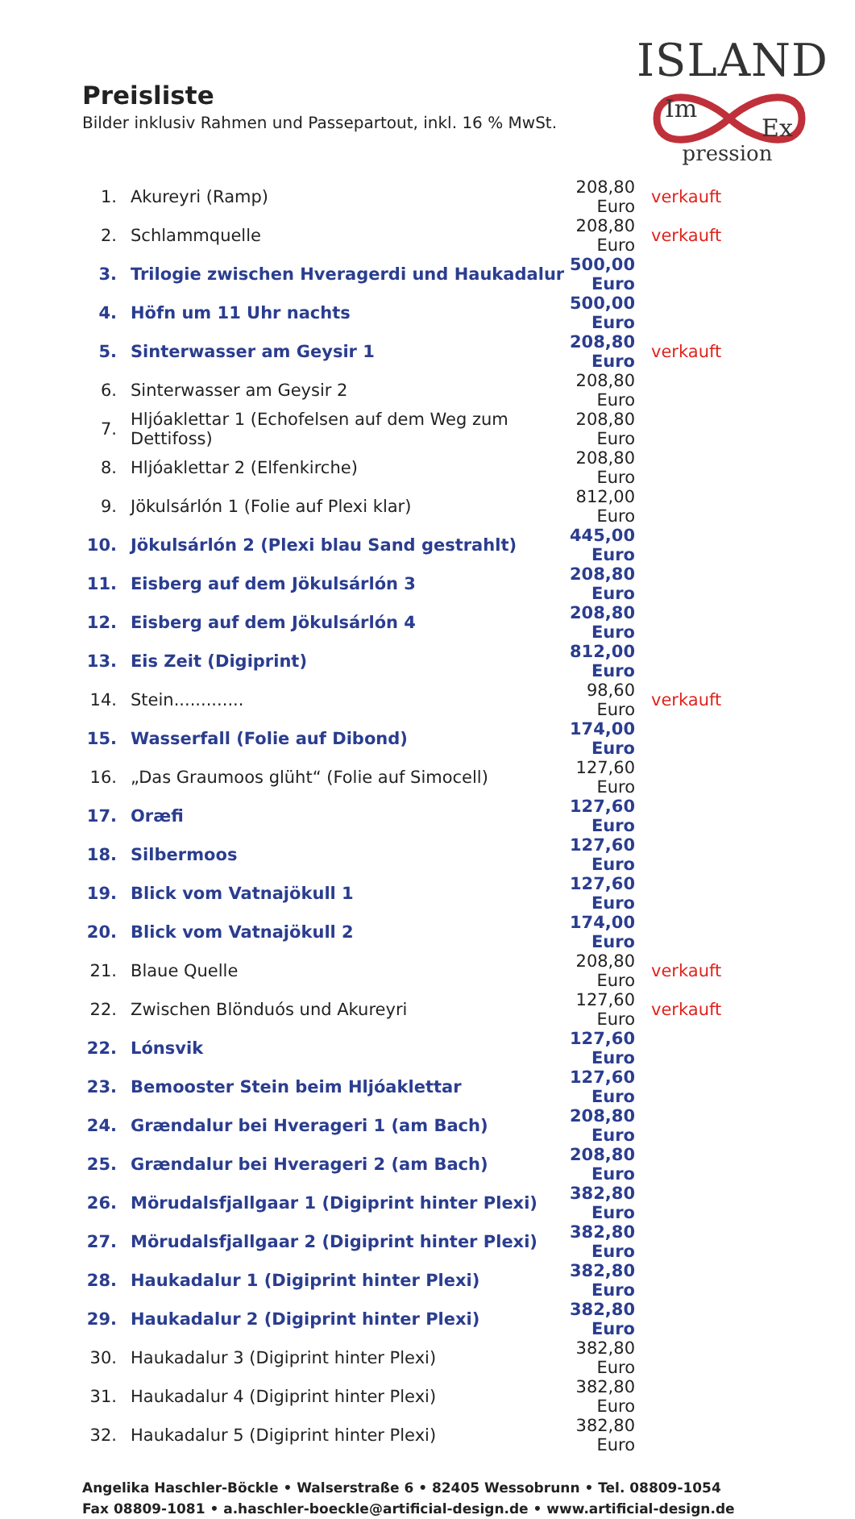Preisliste
Bilder inklusiv Rahmen und Passepartout, inkl. 16 % MwSt.
ISLAND
Im
Ex
pression
| 1. | Akureyri (Ramp) | 208,80 Euro | verkauft |
| 2. | Schlammquelle | 208,80 Euro | verkauft |
| 3. | Trilogie zwischen Hveragerdi und Haukadalur | 500,00 Euro | |
| 4. | Höfn um 11 Uhr nachts | 500,00 Euro | |
| 5. | Sinterwasser am Geysir 1 | 208,80 Euro | verkauft |
| 6. | Sinterwasser am Geysir 2 | 208,80 Euro | |
| 7. | Hljóaklettar 1 (Echofelsen auf dem Weg zum Dettifoss) | 208,80 Euro | |
| 8. | Hljóaklettar 2 (Elfenkirche) | 208,80 Euro | |
| 9. | Jökulsárlón 1 (Folie auf Plexi klar) | 812,00 Euro | |
| 10. | Jökulsárlón 2 (Plexi blau Sand gestrahlt) | 445,00 Euro | |
| 11. | Eisberg auf dem Jökulsárlón 3 | 208,80 Euro | |
| 12. | Eisberg auf dem Jökulsárlón 4 | 208,80 Euro | |
| 13. | Eis Zeit (Digiprint) | 812,00 Euro | |
| 14. | Stein............. | 98,60 Euro | verkauft |
| 15. | Wasserfall (Folie auf Dibond) | 174,00 Euro | |
| 16. | „Das Graumoos glüht“ (Folie auf Simocell) | 127,60 Euro | |
| 17. | Oræfi | 127,60 Euro | |
| 18. | Silbermoos | 127,60 Euro | |
| 19. | Blick vom Vatnajökull 1 | 127,60 Euro | |
| 20. | Blick vom Vatnajökull 2 | 174,00 Euro | |
| 21. | Blaue Quelle | 208,80 Euro | verkauft |
| 22. | Zwischen Blönduós und Akureyri | 127,60 Euro | verkauft |
| 22. | Lónsvik | 127,60 Euro | |
| 23. | Bemooster Stein beim Hljóaklettar | 127,60 Euro | |
| 24. | Grændalur bei Hverageri 1 (am Bach) | 208,80 Euro | |
| 25. | Grændalur bei Hverageri 2 (am Bach) | 208,80 Euro | |
| 26. | Mörudalsfjallgaar 1 (Digiprint hinter Plexi) | 382,80 Euro | |
| 27. | Mörudalsfjallgaar 2 (Digiprint hinter Plexi) | 382,80 Euro | |
| 28. | Haukadalur 1 (Digiprint hinter Plexi) | 382,80 Euro | |
| 29. | Haukadalur 2 (Digiprint hinter Plexi) | 382,80 Euro | |
| 30. | Haukadalur 3 (Digiprint hinter Plexi) | 382,80 Euro | |
| 31. | Haukadalur 4 (Digiprint hinter Plexi) | 382,80 Euro | |
| 32. | Haukadalur 5 (Digiprint hinter Plexi) | 382,80 Euro | |
Angelika Haschler-Böckle • Walserstraße 6 • 82405 Wessobrunn • Tel. 08809-1054
Fax 08809-1081 • a.haschler-boeckle@artificial-design.de • www.artificial-design.de